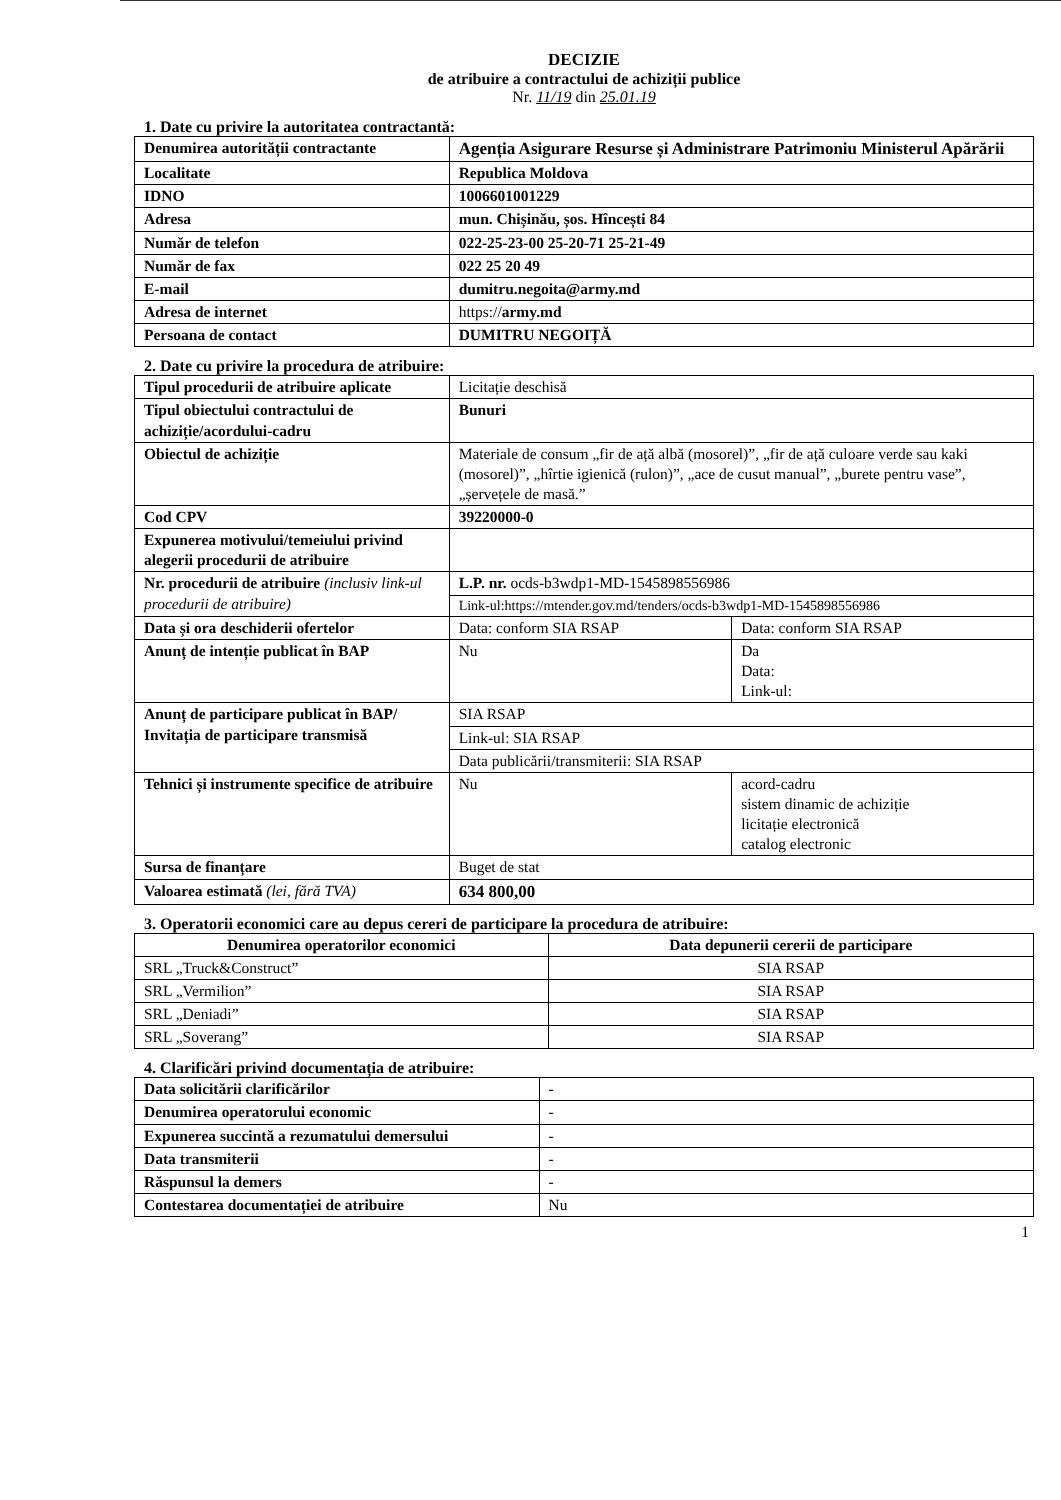DECIZIE
de atribuire a contractului de achiziții publice
Nr. 11/19 din 25.01.19
1. Date cu privire la autoritatea contractantă:
| Denumirea autorității contractante | Agenția Asigurare Resurse și Administrare Patrimoniu Ministerul Apărării |
| Localitate | Republica Moldova |
| IDNO | 1006601001229 |
| Adresa | mun. Chișinău, șos. Hîncești 84 |
| Număr de telefon | 022-25-23-00 25-20-71 25-21-49 |
| Număr de fax | 022 25 20 49 |
| E-mail | dumitru.negoita@army.md |
| Adresa de internet | https:// army.md |
| Persoana de contact | DUMITRU NEGOIȚĂ |
2. Date cu privire la procedura de atribuire:
| Tipul procedurii de atribuire aplicate | Licitație deschisă | |
| Tipul obiectului contractului de achiziție/acordului-cadru | Bunuri | |
| Obiectul de achiziție | Materiale de consum „fir de ață albă (mosorel)”, „fir de ață culoare verde sau kaki (mosorel)”, „hîrtie igienică (rulon)”, „ace de cusut manual”, „burete pentru vase”, „șervețele de masă.” | |
| Cod CPV | 39220000-0 | |
| Expunerea motivului/temeiului privind alegerii procedurii de atribuire | | |
| Nr. procedurii de atribuire (inclusiv link-ul procedurii de atribuire) | L.P. nr. ocds-b3wdp1-MD-1545898556986 | |
| | Link-ul:https://mtender.gov.md/tenders/ocds-b3wdp1-MD-1545898556986 | |
| Data și ora deschiderii ofertelor | Data: conform SIA RSAP | Data: conform SIA RSAP |
| Anunț de intenție publicat în BAP | Nu | Da Data: Link-ul: |
| Anunț de participare publicat în BAP/ Invitația de participare transmisă | SIA RSAP | |
| | Link-ul: SIA RSAP | |
| | Data publicării/transmiterii: SIA RSAP | |
| Tehnici și instrumente specifice de atribuire | Nu | acord-cadru sistem dinamic de achiziție licitație electronică catalog electronic |
| Sursa de finanțare | Buget de stat | |
| Valoarea estimată (lei, fără TVA) | 634 800,00 | |
3. Operatorii economici care au depus cereri de participare la procedura de atribuire:
| Denumirea operatorilor economici | Data depunerii cererii de participare |
| --- | --- |
| SRL „Truck&Construct” | SIA RSAP |
| SRL „Vermilion” | SIA RSAP |
| SRL „Deniadi” | SIA RSAP |
| SRL „Soverang” | SIA RSAP |
4. Clarificări privind documentația de atribuire:
| Data solicitării clarificărilor | - |
| Denumirea operatorului economic | - |
| Expunerea succintă a rezumatului demersului | - |
| Data transmiterii | - |
| Răspunsul la demers | - |
| Contestarea documentației de atribuire | Nu |
1